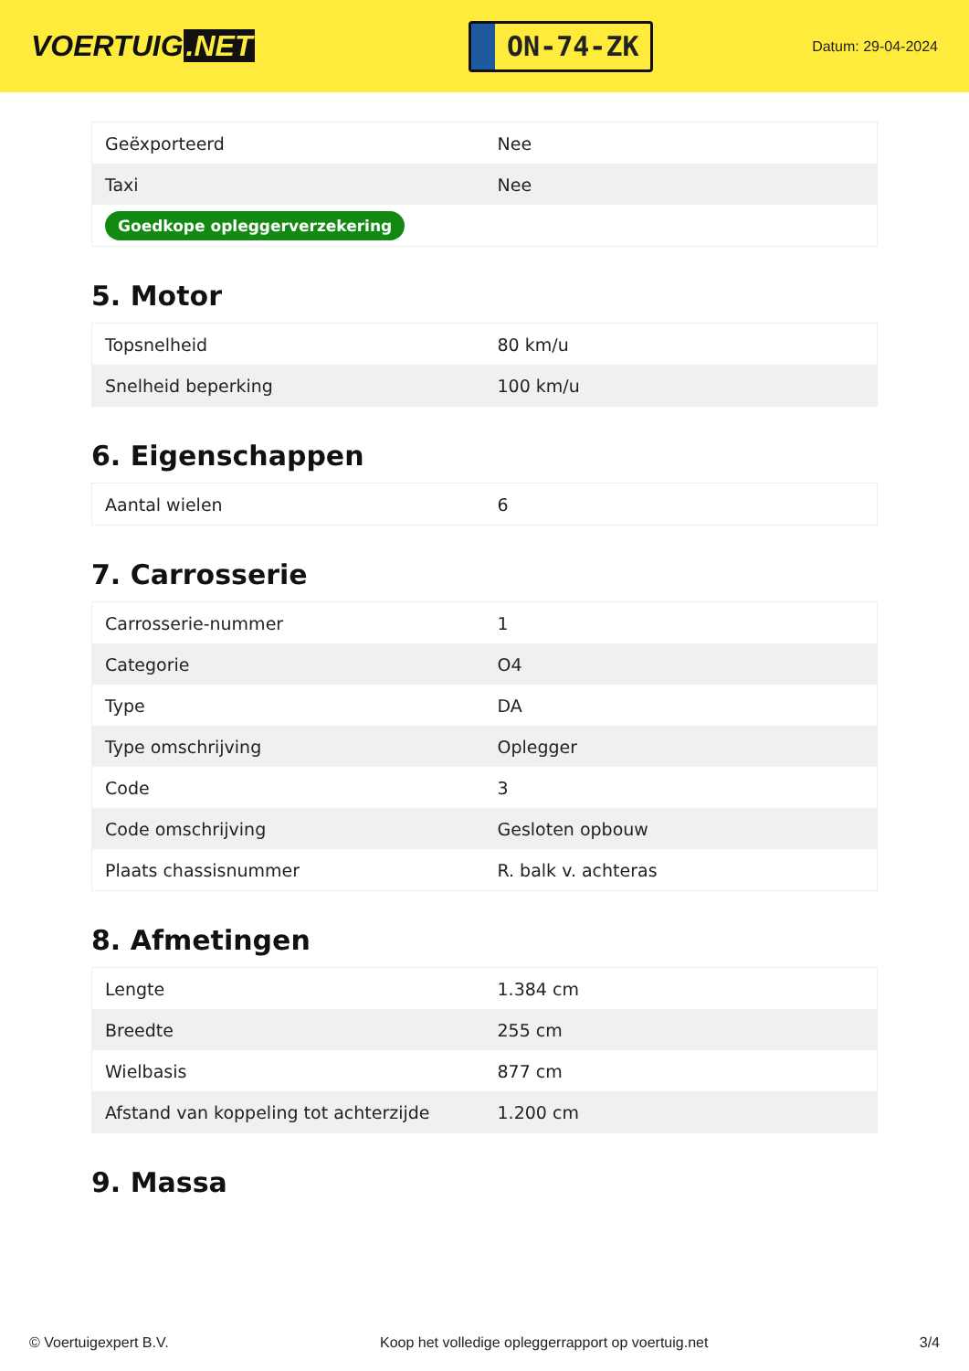VOERTUIG.NET
ON-74-ZK
Datum: 29-04-2024
| Geëxporteerd | Nee |
| Taxi | Nee |
| Goedkope opleggerverzekering | |
5. Motor
| Topsnelheid | 80 km/u |
| Snelheid beperking | 100 km/u |
6. Eigenschappen
| Aantal wielen | 6 |
7. Carrosserie
| Carrosserie-nummer | 1 |
| Categorie | O4 |
| Type | DA |
| Type omschrijving | Oplegger |
| Code | 3 |
| Code omschrijving | Gesloten opbouw |
| Plaats chassisnummer | R. balk v. achteras |
8. Afmetingen
| Lengte | 1.384 cm |
| Breedte | 255 cm |
| Wielbasis | 877 cm |
| Afstand van koppeling tot achterzijde | 1.200 cm |
9. Massa
© Voertuigexpert B.V. Koop het volledige opleggerrapport op voertuig.net 3/4